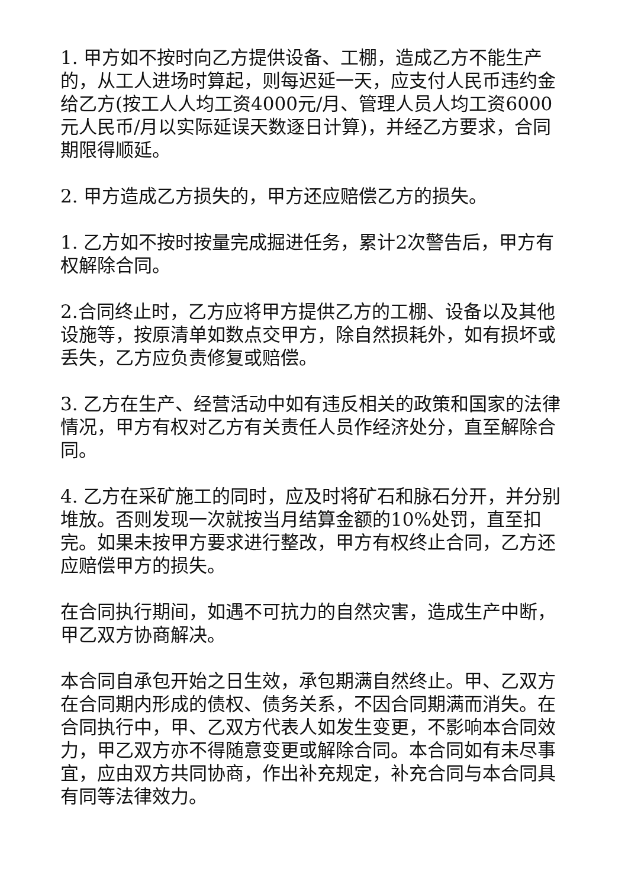1. 甲方如不按时向乙方提供设备、工棚，造成乙方不能生产的，从工人进场时算起，则每迟延一天，应支付人民币违约金给乙方(按工人人均工资4000元/月、管理人员人均工资6000元人民币/月以实际延误天数逐日计算)，并经乙方要求，合同期限得顺延。
2. 甲方造成乙方损失的，甲方还应赔偿乙方的损失。
1. 乙方如不按时按量完成掘进任务，累计2次警告后，甲方有权解除合同。
2.合同终止时，乙方应将甲方提供乙方的工棚、设备以及其他设施等，按原清单如数点交甲方，除自然损耗外，如有损坏或丢失，乙方应负责修复或赔偿。
3. 乙方在生产、经营活动中如有违反相关的政策和国家的法律情况，甲方有权对乙方有关责任人员作经济处分，直至解除合同。
4. 乙方在采矿施工的同时，应及时将矿石和脉石分开，并分别堆放。否则发现一次就按当月结算金额的10%处罚，直至扣完。如果未按甲方要求进行整改，甲方有权终止合同，乙方还应赔偿甲方的损失。
在合同执行期间，如遇不可抗力的自然灾害，造成生产中断，甲乙双方协商解决。
本合同自承包开始之日生效，承包期满自然终止。甲、乙双方在合同期内形成的债权、债务关系，不因合同期满而消失。在合同执行中，甲、乙双方代表人如发生变更，不影响本合同效力，甲乙双方亦不得随意变更或解除合同。本合同如有未尽事宜，应由双方共同协商，作出补充规定，补充合同与本合同具有同等法律效力。